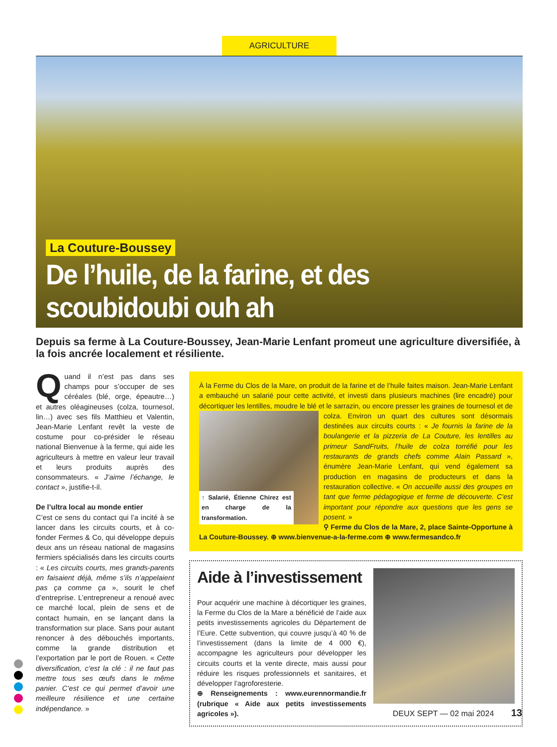AGRICULTURE
La Couture-Boussey
De l’huile, de la farine, et des scoubidoubi ouh ah
Depuis sa ferme à La Couture-Boussey, Jean-Marie Lenfant promeut une agriculture diversifiée, à la fois ancrée localement et résiliente.
Quand il n’est pas dans ses champs pour s’occuper de ses céréales (blé, orge, épeautre…) et autres oléagineuses (colza, tournesol, lin…) avec ses fils Matthieu et Valentin, Jean-Marie Lenfant revêt la veste de costume pour co-présider le réseau national Bienvenue à la ferme, qui aide les agriculteurs à mettre en valeur leur travail et leurs produits auprès des consommateurs. « J’aime l’échange, le contact », justifie-t-il.
De l’ultra local au monde entier
C’est ce sens du contact qui l’a incité à se lancer dans les circuits courts, et à co-fonder Fermes & Co, qui développe depuis deux ans un réseau national de magasins fermiers spécialisés dans les circuits courts : « Les circuits courts, mes grands-parents en faisaient déjà, même s’ils n’appelaient pas ça comme ça », sourit le chef d’entreprise. L’entrepreneur a renoué avec ce marché local, plein de sens et de contact humain, en se lançant dans la transformation sur place. Sans pour autant renoncer à des débouchés importants, comme la grande distribution et l’exportation par le port de Rouen. « Cette diversification, c’est la clé : il ne faut pas mettre tous ses œufs dans le même panier. C’est ce qui permet d’avoir une meilleure résilience et une certaine indépendance. »
À la Ferme du Clos de la Mare, on produit de la farine et de l’huile faites maison. Jean-Marie Lenfant a embauché un salarié pour cette activité, et investi dans plusieurs machines (lire encadré) pour décortiquer les lentilles, moudre le blé et le sarrazin, ou encore presser les graines de tournesol et de colza. Environ un
↑ Salarié, Étienne Chirez est en charge de la transformation.
quart des cultures sont désormais destinées aux circuits courts : « Je fournis la farine de la boulangerie et la pizzeria de La Couture, les lentilles au primeur SandFruits, l’huile de colza torréfié pour les restaurants de grands chefs comme Alain Passard », énumère Jean-Marie Lenfant, qui vend également sa production en magasins de producteurs et dans la restauration collective. « On accueille aussi des groupes en tant que ferme pédagogique et ferme de découverte. C’est important pour répondre aux questions que les gens se posent. »
⚲ Ferme du Clos de la Mare, 2, place Sainte-Opportune à La Couture-Boussey. ⊕ www.bienvenue-a-la-ferme.com ⊕ www.fermesandco.fr
Aide à l’investissement
Pour acquérir une machine à décortiquer les graines, la Ferme du Clos de la Mare a bénéficié de l’aide aux petits investissements agricoles du Département de l’Eure. Cette subvention, qui couvre jusqu’à 40 % de l’investissement (dans la limite de 4 000 €), accompagne les agriculteurs pour développer les circuits courts et la vente directe, mais aussi pour réduire les risques professionnels et sanitaires, et développer l’agroforesterie.
⊕ Renseignements : www.eurennormandie.fr (rubrique « Aide aux petits investissements agricoles »).
DEUX SEPT — 02 mai 2024 13